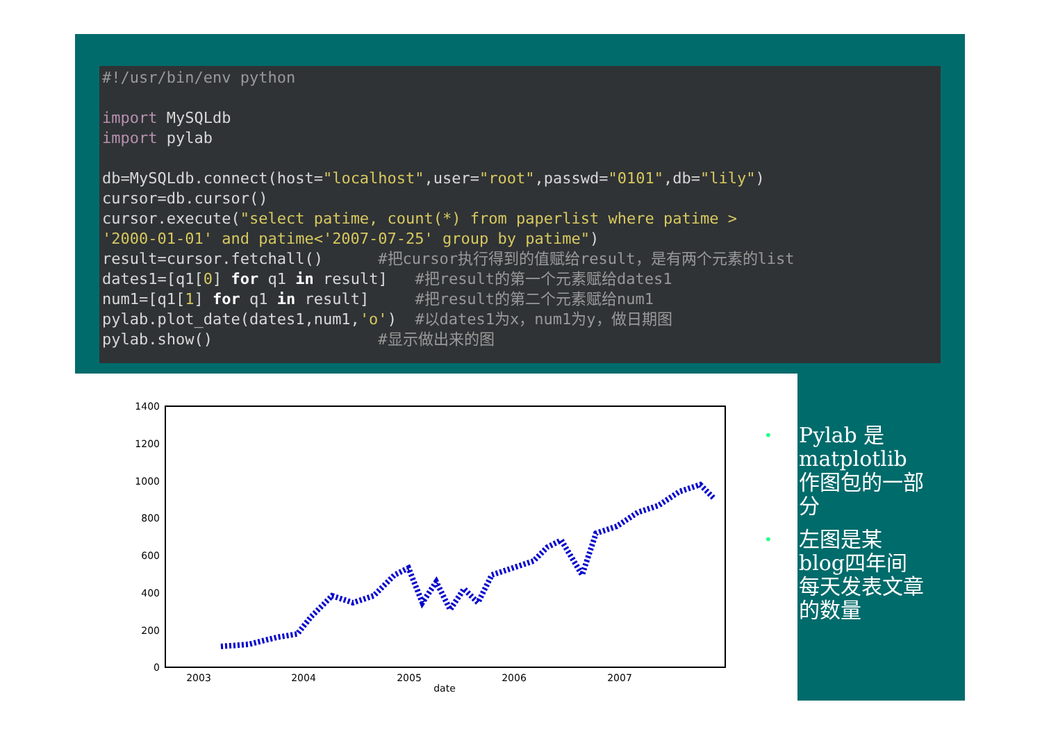#!/usr/bin/env python import MySQLdb import pylab db=MySQLdb.connect(host="localhost",user="root",passwd="0101",db="lily") cursor=db.cursor() cursor.execute("select patime, count(*) from paperlist where patime > '2000-01-01' and patime<'2007-07-25' group by patime") result=cursor.fetchall() #把cursor执行得到的值赋给result，是有两个元素的list dates1=[q1[0] for q1 in result] #把result的第一个元素赋给dates1 num1=[q1[1] for q1 in result] #把result的第二个元素赋给num1 pylab.plot_date(dates1,num1,'o') #以dates1为x，num1为y，做日期图 pylab.show() #显示做出来的图
1400
1200
1000
800
600
400
200
0
2003
2004
2005
2006
2007
date
• Pylab 是matplotlib作图包的一部分
• 左图是某blog四年间每天发表文章的数量